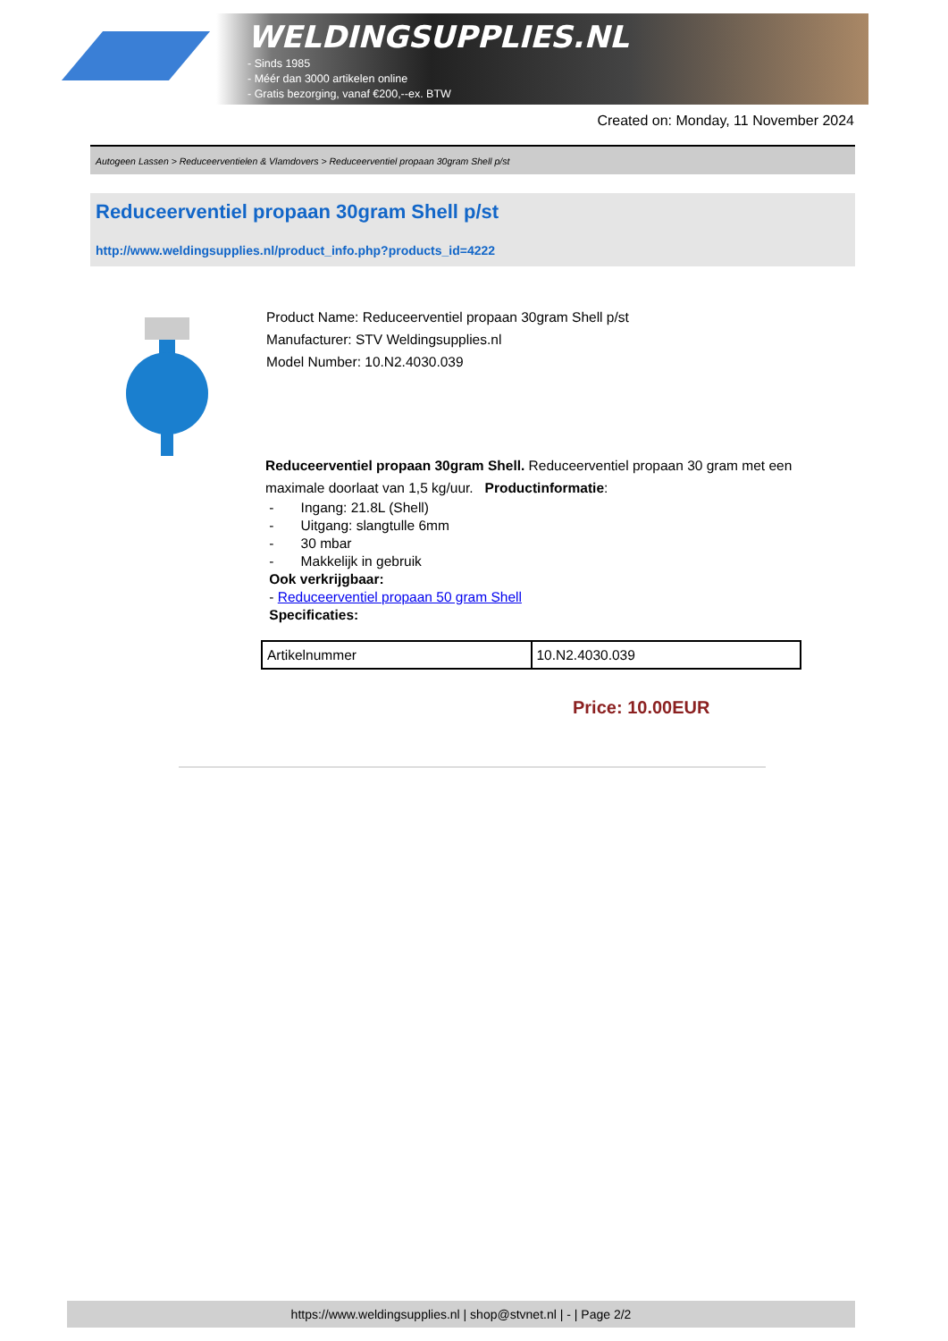WELDINGSUPPLIES.NL
- Sinds 1985
- Méér dan 3000 artikelen online
- Gratis bezorging, vanaf €200,--ex. BTW
Created on: Monday, 11 November 2024
Autogeen Lassen > Reduceerventielen & Vlamdovers > Reduceerventiel propaan 30gram Shell p/st
Reduceerventiel propaan 30gram Shell p/st
http://www.weldingsupplies.nl/product_info.php?products_id=4222
Product Name: Reduceerventiel propaan 30gram Shell p/st
Manufacturer: STV Weldingsupplies.nl
Model Number: 10.N2.4030.039
Reduceerventiel propaan 30gram Shell. Reduceerventiel propaan 30 gram met een maximale doorlaat van 1,5 kg/uur. Productinformatie:
- Ingang: 21.8L (Shell)
- Uitgang: slangtulle 6mm
- 30 mbar
- Makkelijk in gebruik
Ook verkrijgbaar:
- Reduceerventiel propaan 50 gram Shell
Specificaties:
| Artikelnummer | 10.N2.4030.039 |
Price: 10.00EUR
https://www.weldingsupplies.nl | shop@stvnet.nl | - | Page 2/2